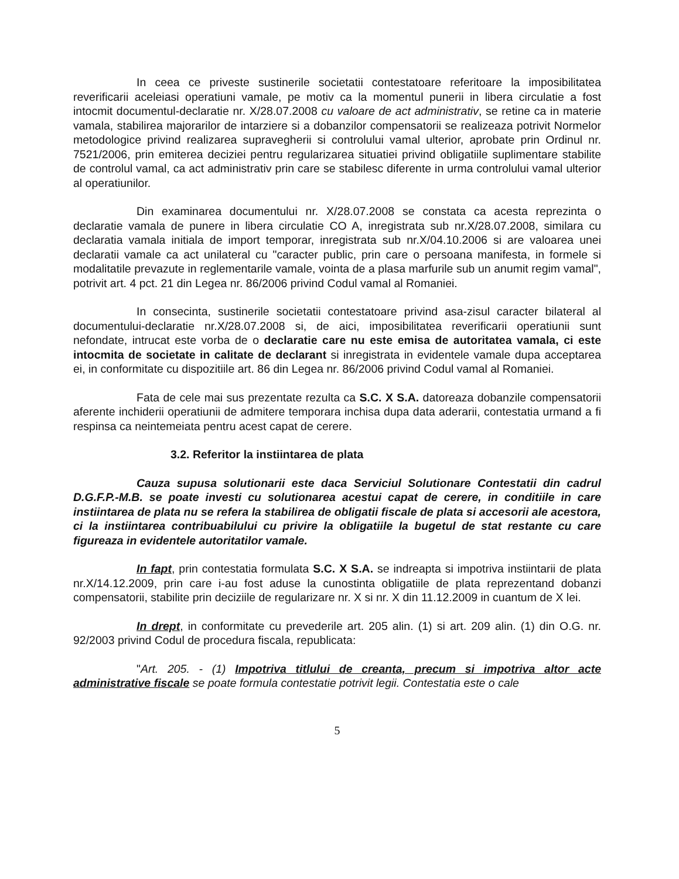In ceea ce priveste sustinerile societatii contestatoare referitoare la imposibilitatea reverificarii aceleiasi operatiuni vamale, pe motiv ca la momentul punerii in libera circulatie a fost intocmit documentul-declaratie nr. X/28.07.2008 cu valoare de act administrativ, se retine ca in materie vamala, stabilirea majorarilor de intarziere si a dobanzilor compensatorii se realizeaza potrivit Normelor metodologice privind realizarea supravegherii si controlului vamal ulterior, aprobate prin Ordinul nr. 7521/2006, prin emiterea deciziei pentru regularizarea situatiei privind obligatiile suplimentare stabilite de controlul vamal, ca act administrativ prin care se stabilesc diferente in urma controlului vamal ulterior al operatiunilor.
Din examinarea documentului nr. X/28.07.2008 se constata ca acesta reprezinta o declaratie vamala de punere in libera circulatie CO A, inregistrata sub nr.X/28.07.2008, similara cu declaratia vamala initiala de import temporar, inregistrata sub nr.X/04.10.2006 si are valoarea unei declaratii vamale ca act unilateral cu "caracter public, prin care o persoana manifesta, in formele si modalitatile prevazute in reglementarile vamale, vointa de a plasa marfurile sub un anumit regim vamal", potrivit art. 4 pct. 21 din Legea nr. 86/2006 privind Codul vamal al Romaniei.
In consecinta, sustinerile societatii contestatoare privind asa-zisul caracter bilateral al documentului-declaratie nr.X/28.07.2008 si, de aici, imposibilitatea reverificarii operatiunii sunt nefondate, intrucat este vorba de o declaratie care nu este emisa de autoritatea vamala, ci este intocmita de societate in calitate de declarant si inregistrata in evidentele vamale dupa acceptarea ei, in conformitate cu dispozitiile art. 86 din Legea nr. 86/2006 privind Codul vamal al Romaniei.
Fata de cele mai sus prezentate rezulta ca S.C. X S.A. datoreaza dobanzile compensatorii aferente inchiderii operatiunii de admitere temporara inchisa dupa data aderarii, contestatia urmand a fi respinsa ca neintemeiata pentru acest capat de cerere.
3.2. Referitor la instiintarea de plata
Cauza supusa solutionarii este daca Serviciul Solutionare Contestatii din cadrul D.G.F.P.-M.B. se poate investi cu solutionarea acestui capat de cerere, in conditiile in care instiintarea de plata nu se refera la stabilirea de obligatii fiscale de plata si accesorii ale acestora, ci la instiintarea contribuabilului cu privire la obligatiile la bugetul de stat restante cu care figureaza in evidentele autoritatilor vamale.
In fapt, prin contestatia formulata S.C. X S.A. se indreapta si impotriva instiintarii de plata nr.X/14.12.2009, prin care i-au fost aduse la cunostinta obligatiile de plata reprezentand dobanzi compensatorii, stabilite prin deciziile de regularizare nr. X si nr. X din 11.12.2009 in cuantum de X lei.
In drept, in conformitate cu prevederile art. 205 alin. (1) si art. 209 alin. (1) din O.G. nr. 92/2003 privind Codul de procedura fiscala, republicata:
"Art. 205. - (1) Impotriva titlului de creanta, precum si impotriva altor acte administrative fiscale se poate formula contestatie potrivit legii. Contestatia este o cale
5